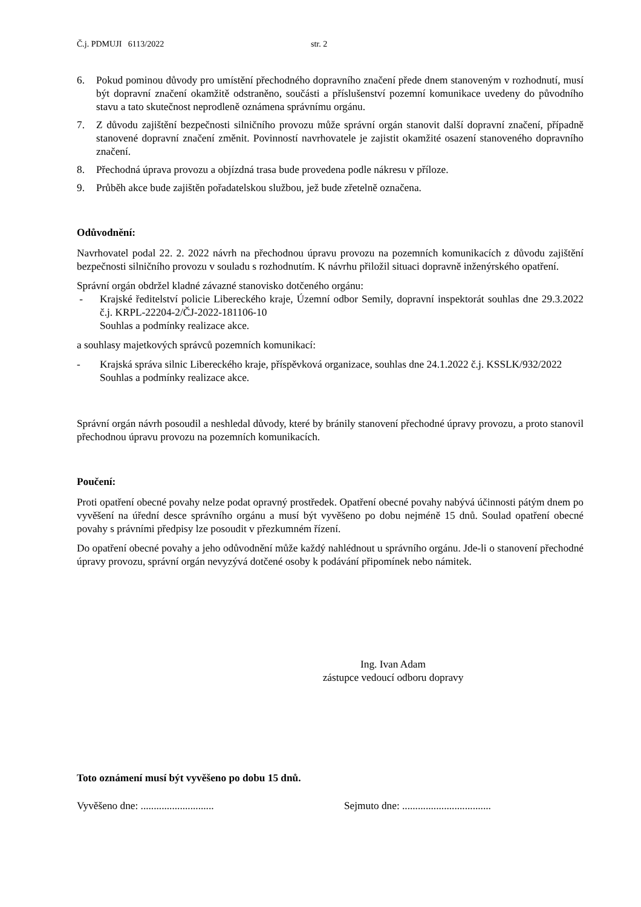Č.j. PDMUJI 6113/2022 str. 2
6. Pokud pominou důvody pro umístění přechodného dopravního značení přede dnem stanoveným v rozhodnutí, musí být dopravní značení okamžitě odstraněno, součásti a příslušenství pozemní komunikace uvedeny do původního stavu a tato skutečnost neprodleně oznámena správnímu orgánu.
7. Z důvodu zajištění bezpečnosti silničního provozu může správní orgán stanovit další dopravní značení, případně stanovené dopravní značení změnit. Povinností navrhovatele je zajistit okamžité osazení stanoveného dopravního značení.
8. Přechodná úprava provozu a objízdná trasa bude provedena podle nákresu v příloze.
9. Průběh akce bude zajištěn pořadatelskou službou, jež bude zřetelně označena.
Odůvodnění:
Navrhovatel podal 22. 2. 2022 návrh na přechodnou úpravu provozu na pozemních komunikacích z důvodu zajištění bezpečnosti silničního provozu v souladu s rozhodnutím. K návrhu přiložil situaci dopravně inženýrského opatření.
Správní orgán obdržel kladné závazné stanovisko dotčeného orgánu:
- Krajské ředitelství policie Libereckého kraje, Územní odbor Semily, dopravní inspektorát souhlas dne 29.3.2022 č.j. KRPL-22204-2/ČJ-2022-181106-10
Souhlas a podmínky realizace akce.
a souhlasy majetkových správců pozemních komunikací:
- Krajská správa silnic Libereckého kraje, příspěvková organizace, souhlas dne 24.1.2022 č.j. KSSLK/932/2022
Souhlas a podmínky realizace akce.
Správní orgán návrh posoudil a neshledal důvody, které by bránily stanovení přechodné úpravy provozu, a proto stanovil přechodnou úpravu provozu na pozemních komunikacích.
Poučení:
Proti opatření obecné povahy nelze podat opravný prostředek. Opatření obecné povahy nabývá účinnosti pátým dnem po vyvěšení na úřední desce správního orgánu a musí být vyvěšeno po dobu nejméně 15 dnů. Soulad opatření obecné povahy s právními předpisy lze posoudit v přezkumném řízení.
Do opatření obecné povahy a jeho odůvodnění může každý nahlédnout u správního orgánu. Jde-li o stanovení přechodné úpravy provozu, správní orgán nevyzývá dotčené osoby k podávání připomínek nebo námitek.
Ing. Ivan Adam
zástupce vedoucí odboru dopravy
Toto oznámení musí být vyvěšeno po dobu 15 dnů.
Vyvěšeno dne: ............................ Sejmuto dne: ..................................